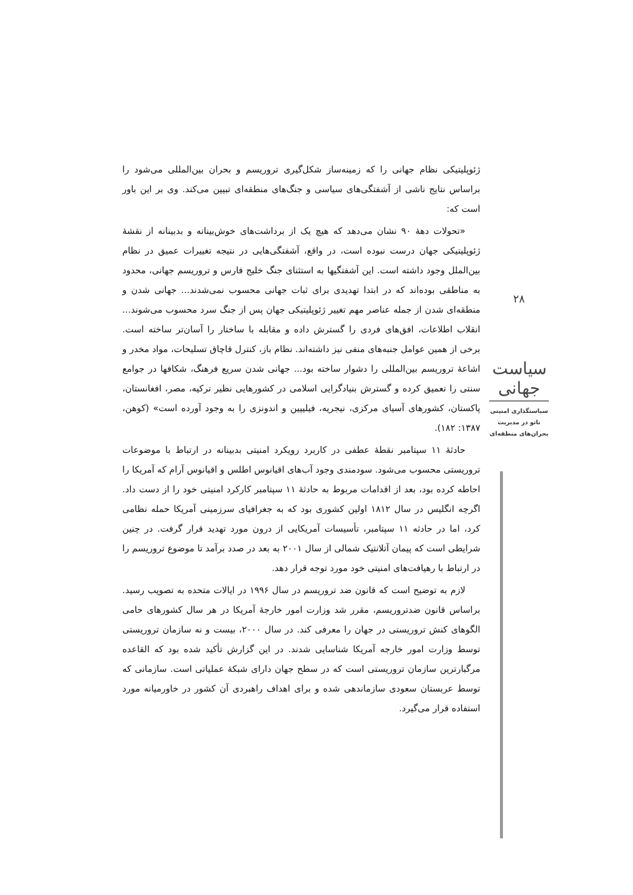ژئوپلیتیکی نظام جهانی را که زمینه‌ساز شکل‌گیری تروریسم و بحران بین‌المللی می‌شود را براساس نتایج ناشی از آشفتگی‌های سیاسی و جنگ‌های منطقه‌ای تبیین می‌کند. وی بر این باور است که:
«تحولات دههٔ ۹۰ نشان می‌دهد که هیچ یک از برداشت‌های خوش‌بینانه و بدبینانه از نقشهٔ ژئوپلیتیکی جهان درست نبوده است، در واقع، آشفتگی‌هایی در نتیجه تغییرات عمیق در نظام بین‌الملل وجود داشته است. این آشفتگیها به استثنای جنگ خلیج فارس و تروریسم جهانی، محدود به مناطقی بوده‌اند که در ابتدا تهدیدی برای ثبات جهانی محسوب نمی‌شدند... جهانی شدن و منطقه‌ای شدن از جمله عناصر مهم تغییر ژئوپلیتیکی جهان پس از جنگ سرد محسوب می‌شوند... انقلاب اطلاعات، افق‌های فردی را گسترش داده و مقابله با ساختار را آسان‌تر ساخته است. برخی از همین عوامل جنبه‌های منفی نیز داشته‌اند. نظام باز، کنترل قاچاق تسلیحات، مواد مخدر و اشاعهٔ تروریسم بین‌المللی را دشوار ساخته بود... جهانی شدن سریع فرهنگ، شکافها در جوامع سنتی را تعمیق کرده و گسترش بنیادگرایی اسلامی در کشورهایی نظیر ترکیه، مصر، افغانستان، پاکستان، کشورهای آسیای مرکزی، نیجریه، فیلیپین و اندونزی را به وجود آورده است» (کوهن، ۱۳۸۷: ۱۸۲).
حادثهٔ ۱۱ سپتامبر نقطهٔ عطفی در کاربرد رویکرد امنیتی بدبینانه در ارتباط با موضوعات تروریستی محسوب می‌شود. سودمندی وجود آب‌های اقیانوس اطلس و اقیانوس آرام که آمریکا را احاطه کرده بود، بعد از اقدامات مربوط به حادثهٔ ۱۱ سپتامبر کارکرد امنیتی خود را از دست داد. اگرچه انگلیس در سال ۱۸۱۲ اولین کشوری بود که به جغرافیای سرزمینی آمریکا حمله نظامی کرد، اما در حادثه ۱۱ سپتامبر، تأسیسات آمریکایی از درون مورد تهدید قرار گرفت. در چنین شرایطی است که پیمان آتلانتیک شمالی از سال ۲۰۰۱ به بعد در صدد برآمد تا موضوع تروریسم را در ارتباط با رهیافت‌های امنیتی خود مورد توجه قرار دهد.
لازم به توضیح است که قانون ضد تروریسم در سال ۱۹۹۶ در ایالات متحده به تصویب رسید. براساس قانون ضدتروریسم، مقرر شد وزارت امور خارجهٔ آمریکا در هر سال کشورهای حامی الگوهای کنش تروریستی در جهان را معرفی کند. در سال ۲۰۰۰، بیست و نه سازمان تروریستی توسط وزارت امور خارجه آمریکا شناسایی شدند. در این گزارش تأکید شده بود که القاعده مرگبارترین سازمان تروریستی است که در سطح جهان دارای شبکهٔ عملیاتی است. سازمانی که توسط عربستان سعودی سازماندهی شده و برای اهداف راهبردی آن کشور در خاورمیانه مورد استفاده قرار می‌گیرد.
۲۸
سیاست جهانی
سیاستگذاری امنیتی ناتو در مدیریت بحران‌های منطقه‌ای